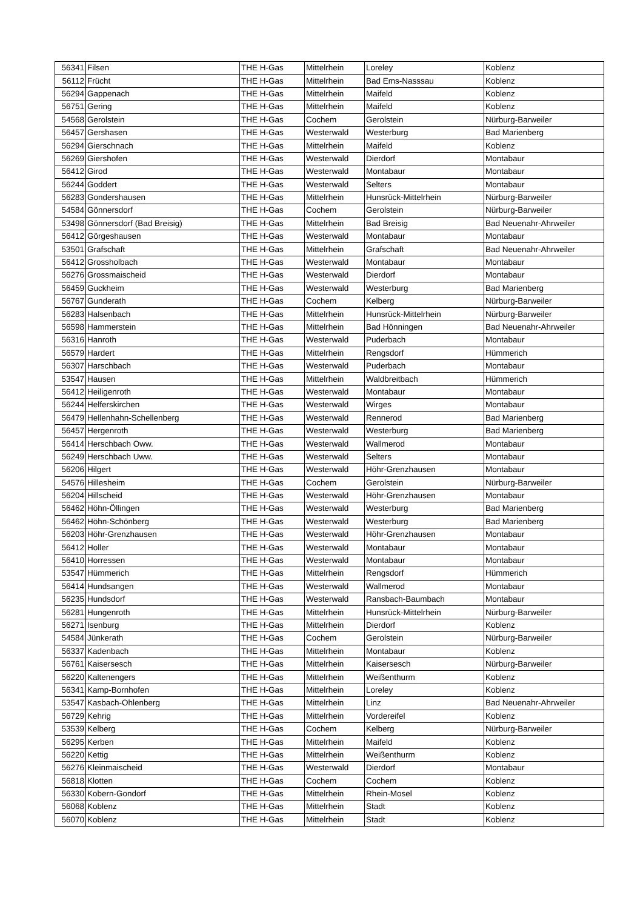| 56341 | Filsen | THE H-Gas | Mittelrhein | Loreley | Koblenz |
| 56112 | Frücht | THE H-Gas | Mittelrhein | Bad Ems-Nasssau | Koblenz |
| 56294 | Gappenach | THE H-Gas | Mittelrhein | Maifeld | Koblenz |
| 56751 | Gering | THE H-Gas | Mittelrhein | Maifeld | Koblenz |
| 54568 | Gerolstein | THE H-Gas | Cochem | Gerolstein | Nürburg-Barweiler |
| 56457 | Gershasen | THE H-Gas | Westerwald | Westerburg | Bad Marienberg |
| 56294 | Gierschnach | THE H-Gas | Mittelrhein | Maifeld | Koblenz |
| 56269 | Giershofen | THE H-Gas | Westerwald | Dierdorf | Montabaur |
| 56412 | Girod | THE H-Gas | Westerwald | Montabaur | Montabaur |
| 56244 | Goddert | THE H-Gas | Westerwald | Selters | Montabaur |
| 56283 | Gondershausen | THE H-Gas | Mittelrhein | Hunsrück-Mittelrhein | Nürburg-Barweiler |
| 54584 | Gönnersdorf | THE H-Gas | Cochem | Gerolstein | Nürburg-Barweiler |
| 53498 | Gönnersdorf (Bad Breisig) | THE H-Gas | Mittelrhein | Bad Breisig | Bad Neuenahr-Ahrweiler |
| 56412 | Görgeshausen | THE H-Gas | Westerwald | Montabaur | Montabaur |
| 53501 | Grafschaft | THE H-Gas | Mittelrhein | Grafschaft | Bad Neuenahr-Ahrweiler |
| 56412 | Grossholbach | THE H-Gas | Westerwald | Montabaur | Montabaur |
| 56276 | Grossmaischeid | THE H-Gas | Westerwald | Dierdorf | Montabaur |
| 56459 | Guckheim | THE H-Gas | Westerwald | Westerburg | Bad Marienberg |
| 56767 | Gunderath | THE H-Gas | Cochem | Kelberg | Nürburg-Barweiler |
| 56283 | Halsenbach | THE H-Gas | Mittelrhein | Hunsrück-Mittelrhein | Nürburg-Barweiler |
| 56598 | Hammerstein | THE H-Gas | Mittelrhein | Bad Hönningen | Bad Neuenahr-Ahrweiler |
| 56316 | Hanroth | THE H-Gas | Westerwald | Puderbach | Montabaur |
| 56579 | Hardert | THE H-Gas | Mittelrhein | Rengsdorf | Hümmerich |
| 56307 | Harschbach | THE H-Gas | Westerwald | Puderbach | Montabaur |
| 53547 | Hausen | THE H-Gas | Mittelrhein | Waldbreitbach | Hümmerich |
| 56412 | Heiligenroth | THE H-Gas | Westerwald | Montabaur | Montabaur |
| 56244 | Helferskirchen | THE H-Gas | Westerwald | Wirges | Montabaur |
| 56479 | Hellenhahn-Schellenberg | THE H-Gas | Westerwald | Rennerod | Bad Marienberg |
| 56457 | Hergenroth | THE H-Gas | Westerwald | Westerburg | Bad Marienberg |
| 56414 | Herschbach Oww. | THE H-Gas | Westerwald | Wallmerod | Montabaur |
| 56249 | Herschbach Uww. | THE H-Gas | Westerwald | Selters | Montabaur |
| 56206 | Hilgert | THE H-Gas | Westerwald | Höhr-Grenzhausen | Montabaur |
| 54576 | Hillesheim | THE H-Gas | Cochem | Gerolstein | Nürburg-Barweiler |
| 56204 | Hillscheid | THE H-Gas | Westerwald | Höhr-Grenzhausen | Montabaur |
| 56462 | Höhn-Öllingen | THE H-Gas | Westerwald | Westerburg | Bad Marienberg |
| 56462 | Höhn-Schönberg | THE H-Gas | Westerwald | Westerburg | Bad Marienberg |
| 56203 | Höhr-Grenzhausen | THE H-Gas | Westerwald | Höhr-Grenzhausen | Montabaur |
| 56412 | Holler | THE H-Gas | Westerwald | Montabaur | Montabaur |
| 56410 | Horressen | THE H-Gas | Westerwald | Montabaur | Montabaur |
| 53547 | Hümmerich | THE H-Gas | Mittelrhein | Rengsdorf | Hümmerich |
| 56414 | Hundsangen | THE H-Gas | Westerwald | Wallmerod | Montabaur |
| 56235 | Hundsdorf | THE H-Gas | Westerwald | Ransbach-Baumbach | Montabaur |
| 56281 | Hungenroth | THE H-Gas | Mittelrhein | Hunsrück-Mittelrhein | Nürburg-Barweiler |
| 56271 | Isenburg | THE H-Gas | Mittelrhein | Dierdorf | Koblenz |
| 54584 | Jünkerath | THE H-Gas | Cochem | Gerolstein | Nürburg-Barweiler |
| 56337 | Kadenbach | THE H-Gas | Mittelrhein | Montabaur | Koblenz |
| 56761 | Kaisersesch | THE H-Gas | Mittelrhein | Kaisersesch | Nürburg-Barweiler |
| 56220 | Kaltenengers | THE H-Gas | Mittelrhein | Weißenthurm | Koblenz |
| 56341 | Kamp-Bornhofen | THE H-Gas | Mittelrhein | Loreley | Koblenz |
| 53547 | Kasbach-Ohlenberg | THE H-Gas | Mittelrhein | Linz | Bad Neuenahr-Ahrweiler |
| 56729 | Kehrig | THE H-Gas | Mittelrhein | Vordereifel | Koblenz |
| 53539 | Kelberg | THE H-Gas | Cochem | Kelberg | Nürburg-Barweiler |
| 56295 | Kerben | THE H-Gas | Mittelrhein | Maifeld | Koblenz |
| 56220 | Kettig | THE H-Gas | Mittelrhein | Weißenthurm | Koblenz |
| 56276 | Kleinmaischeid | THE H-Gas | Westerwald | Dierdorf | Montabaur |
| 56818 | Klotten | THE H-Gas | Cochem | Cochem | Koblenz |
| 56330 | Kobern-Gondorf | THE H-Gas | Mittelrhein | Rhein-Mosel | Koblenz |
| 56068 | Koblenz | THE H-Gas | Mittelrhein | Stadt | Koblenz |
| 56070 | Koblenz | THE H-Gas | Mittelrhein | Stadt | Koblenz |